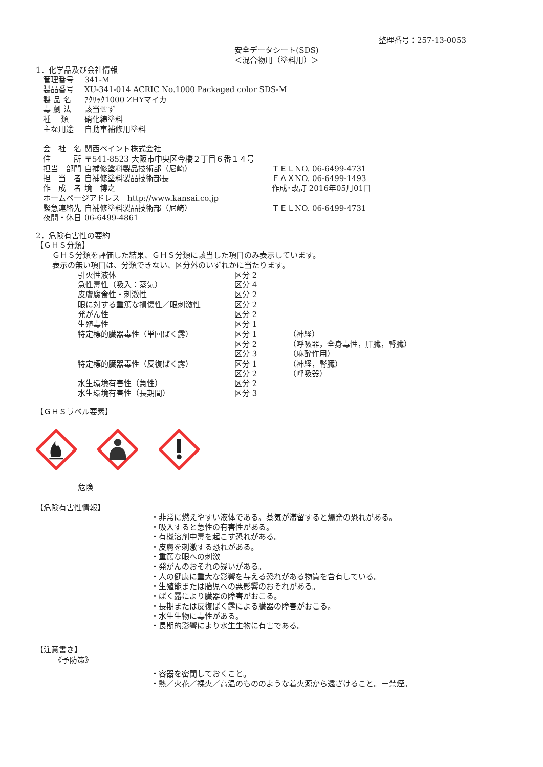整理番号：257-13-0053
安全データシート(SDS)
＜混合物用（塗料用）＞
1．化学品及び会社情報
| 管理番号 | 341-M | |
| 製品番号 | XU-341-014 ACRIC No.1000 Packaged color SDS-M | |
| 製 品 名 | ｱｸﾘｯｸ1000 ZHYマイカ | |
| 毒 劇 法 | 該当せず | |
| 種 類 | 硝化綿塗料 | |
| 主な用途 | 自動車補修用塗料 | |
| 会 社 名 | 関西ペイント株式会社 | |
| 住 所 | 〒541-8523 大阪市中央区今橋２丁目６番１４号 | |
| 担当 部門 | 自補修塗料製品技術部（尼崎） | ＴＥＬNO. 06-6499-4731 |
| 担 当 者 | 自補修塗料製品技術部長 | ＦＡＸNO. 06-6499-1493 |
| 作 成 者 | 境 博之 | 作成･改訂 2016年05月01日 |
| ホームページアドレス http://www.kansai.co.jp | | |
| 緊急連絡先 | 自補修塗料製品技術部（尼崎） | ＴＥＬNO. 06-6499-4731 |
| 夜間・休日 | 06-6499-4861 | |
2．危険有害性の要約
【ＧＨＳ分類】
ＧＨＳ分類を評価した結果、ＧＨＳ分類に該当した項目のみ表示しています。
表示の無い項目は、分類できない、区分外のいずれかに当たります。
| 引火性液体 | 区分 2 | |
| 急性毒性（吸入：蒸気） | 区分 4 | |
| 皮膚腐食性・刺激性 | 区分 2 | |
| 眼に対する重篤な損傷性／眼刺激性 | 区分 2 | |
| 発がん性 | 区分 2 | |
| 生殖毒性 | 区分 1 | |
| 特定標的臓器毒性（単回ばく露） | 区分 1 | （神経） |
| | 区分 2 | （呼吸器，全身毒性，肝臓，腎臓） |
| | 区分 3 | （麻酔作用） |
| 特定標的臓器毒性（反復ばく露） | 区分 1 | （神経，腎臓） |
| | 区分 2 | （呼吸器） |
| 水生環境有害性（急性） | 区分 2 | |
| 水生環境有害性（長期間） | 区分 3 | |
【ＧＨＳラベル要素】
危険
【危険有害性情報】
・非常に燃えやすい液体である。蒸気が滞留すると爆発の恐れがある。
・吸入すると急性の有害性がある。
・有機溶剤中毒を起こす恐れがある。
・皮膚を刺激する恐れがある。
・重篤な眼への刺激
・発がんのおそれの疑いがある。
・人の健康に重大な影響を与える恐れがある物質を含有している。
・生殖能または胎児への悪影響のおそれがある。
・ばく露により臓器の障害がおこる。
・長期または反復ばく露による臓器の障害がおこる。
・水生生物に毒性がある。
・長期的影響により水生生物に有害である。
【注意書き】
《予防策》
・容器を密閉しておくこと。
・熱／火花／裸火／高温のもののような着火源から遠ざけること。－禁煙。